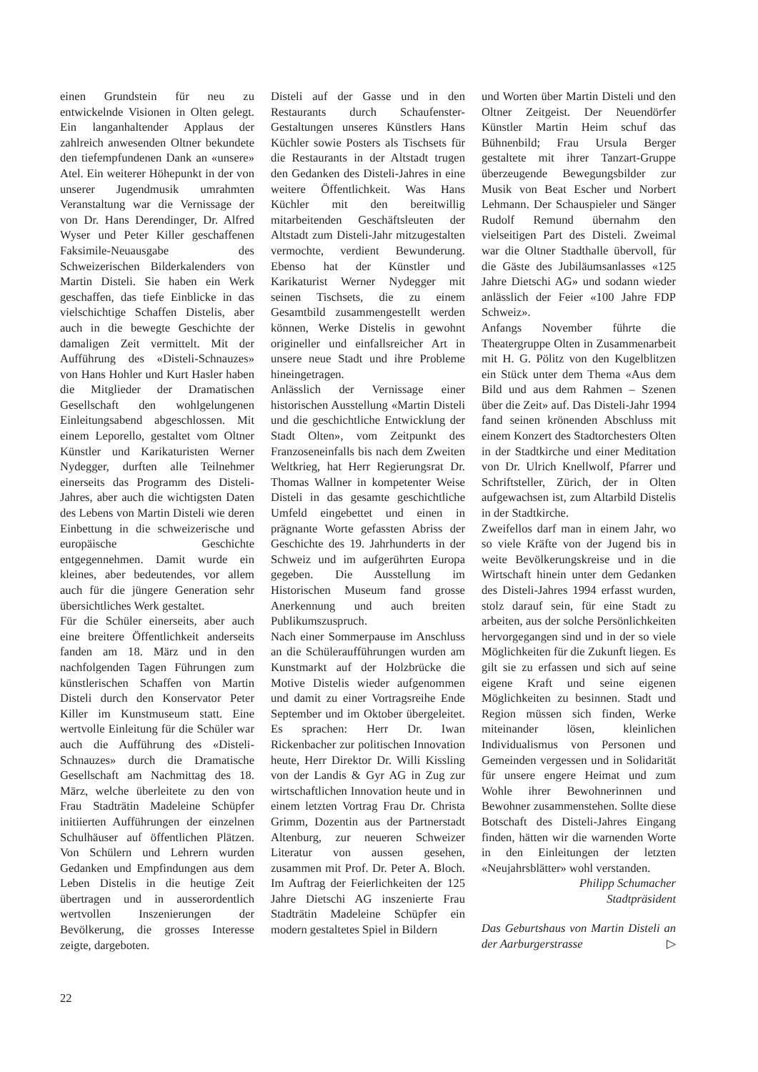einen Grundstein für neu zu entwickelnde Visionen in Olten gelegt. Ein langanhaltender Applaus der zahlreich anwesenden Oltner bekundete den tiefempfundenen Dank an «unsere» Atel. Ein weiterer Höhepunkt in der von unserer Jugendmusik umrahmten Veranstaltung war die Vernissage der von Dr. Hans Derendinger, Dr. Alfred Wyser und Peter Killer geschaffenen Faksimile-Neuausgabe des Schweizerischen Bilderkalenders von Martin Disteli. Sie haben ein Werk geschaffen, das tiefe Einblicke in das vielschichtige Schaffen Distelis, aber auch in die bewegte Geschichte der damaligen Zeit vermittelt. Mit der Aufführung des «Disteli-Schnauzes» von Hans Hohler und Kurt Hasler haben die Mitglieder der Dramatischen Gesellschaft den wohlgelungenen Einleitungsabend abgeschlossen. Mit einem Leporello, gestaltet vom Oltner Künstler und Karikaturisten Werner Nydegger, durften alle Teilnehmer einerseits das Programm des Disteli-Jahres, aber auch die wichtigsten Daten des Lebens von Martin Disteli wie deren Einbettung in die schweizerische und europäische Geschichte entgegennehmen. Damit wurde ein kleines, aber bedeutendes, vor allem auch für die jüngere Generation sehr übersichtliches Werk gestaltet.
Für die Schüler einerseits, aber auch eine breitere Öffentlichkeit anderseits fanden am 18. März und in den nachfolgenden Tagen Führungen zum künstlerischen Schaffen von Martin Disteli durch den Konservator Peter Killer im Kunstmuseum statt. Eine wertvolle Einleitung für die Schüler war auch die Aufführung des «Disteli-Schnauzes» durch die Dramatische Gesellschaft am Nachmittag des 18. März, welche überleitete zu den von Frau Stadträtin Madeleine Schüpfer initiierten Aufführungen der einzelnen Schulhäuser auf öffentlichen Plätzen. Von Schülern und Lehrern wurden Gedanken und Empfindungen aus dem Leben Distelis in die heutige Zeit übertragen und in ausserordentlich wertvollen Inszenierungen der Bevölkerung, die grosses Interesse zeigte, dargeboten.
Disteli auf der Gasse und in den Restaurants durch Schaufenster-Gestaltungen unseres Künstlers Hans Küchler sowie Posters als Tischsets für die Restaurants in der Altstadt trugen den Gedanken des Disteli-Jahres in eine weitere Öffentlichkeit. Was Hans Küchler mit den bereitwillig mitarbeitenden Geschäftsleuten der Altstadt zum Disteli-Jahr mitzugestalten vermochte, verdient Bewunderung. Ebenso hat der Künstler und Karikaturist Werner Nydegger mit seinen Tischsets, die zu einem Gesamtbild zusammengestellt werden können, Werke Distelis in gewohnt origineller und einfallsreicher Art in unsere neue Stadt und ihre Probleme hineingetragen.
Anlässlich der Vernissage einer historischen Ausstellung «Martin Disteli und die geschichtliche Entwicklung der Stadt Olten», vom Zeitpunkt des Franzoseneinfalls bis nach dem Zweiten Weltkrieg, hat Herr Regierungsrat Dr. Thomas Wallner in kompetenter Weise Disteli in das gesamte geschichtliche Umfeld eingebettet und einen in prägnante Worte gefassten Abriss der Geschichte des 19. Jahrhunderts in der Schweiz und im aufgerührten Europa gegeben. Die Ausstellung im Historischen Museum fand grosse Anerkennung und auch breiten Publikumszuspruch.
Nach einer Sommerpause im Anschluss an die Schüleraufführungen wurden am Kunstmarkt auf der Holzbrücke die Motive Distelis wieder aufgenommen und damit zu einer Vortragsreihe Ende September und im Oktober übergeleitet. Es sprachen: Herr Dr. Iwan Rickenbacher zur politischen Innovation heute, Herr Direktor Dr. Willi Kissling von der Landis & Gyr AG in Zug zur wirtschaftlichen Innovation heute und in einem letzten Vortrag Frau Dr. Christa Grimm, Dozentin aus der Partnerstadt Altenburg, zur neueren Schweizer Literatur von aussen gesehen, zusammen mit Prof. Dr. Peter A. Bloch. Im Auftrag der Feierlichkeiten der 125 Jahre Dietschi AG inszenierte Frau Stadträtin Madeleine Schüpfer ein modern gestaltetes Spiel in Bildern
und Worten über Martin Disteli und den Oltner Zeitgeist. Der Neuendörfer Künstler Martin Heim schuf das Bühnenbild; Frau Ursula Berger gestaltete mit ihrer Tanzart-Gruppe überzeugende Bewegungsbilder zur Musik von Beat Escher und Norbert Lehmann. Der Schauspieler und Sänger Rudolf Remund übernahm den vielseitigen Part des Disteli. Zweimal war die Oltner Stadthalle übervoll, für die Gäste des Jubiläumsanlasses «125 Jahre Dietschi AG» und sodann wieder anlässlich der Feier «100 Jahre FDP Schweiz».
Anfangs November führte die Theatergruppe Olten in Zusammenarbeit mit H. G. Pölitz von den Kugelblitzen ein Stück unter dem Thema «Aus dem Bild und aus dem Rahmen – Szenen über die Zeit» auf. Das Disteli-Jahr 1994 fand seinen krönenden Abschluss mit einem Konzert des Stadtorchesters Olten in der Stadtkirche und einer Meditation von Dr. Ulrich Knellwolf, Pfarrer und Schriftsteller, Zürich, der in Olten aufgewachsen ist, zum Altarbild Distelis in der Stadtkirche.
Zweifellos darf man in einem Jahr, wo so viele Kräfte von der Jugend bis in weite Bevölkerungskreise und in die Wirtschaft hinein unter dem Gedanken des Disteli-Jahres 1994 erfasst wurden, stolz darauf sein, für eine Stadt zu arbeiten, aus der solche Persönlichkeiten hervorgegangen sind und in der so viele Möglichkeiten für die Zukunft liegen. Es gilt sie zu erfassen und sich auf seine eigene Kraft und seine eigenen Möglichkeiten zu besinnen. Stadt und Region müssen sich finden, Werke miteinander lösen, kleinlichen Individualismus von Personen und Gemeinden vergessen und in Solidarität für unsere engere Heimat und zum Wohle ihrer Bewohnerinnen und Bewohner zusammenstehen. Sollte diese Botschaft des Disteli-Jahres Eingang finden, hätten wir die warnenden Worte in den Einleitungen der letzten «Neujahrsblätter» wohl verstanden.
Philipp Schumacher
Stadtpräsident
Das Geburtshaus von Martin Disteli an der Aarburgerstrasse ▷
22